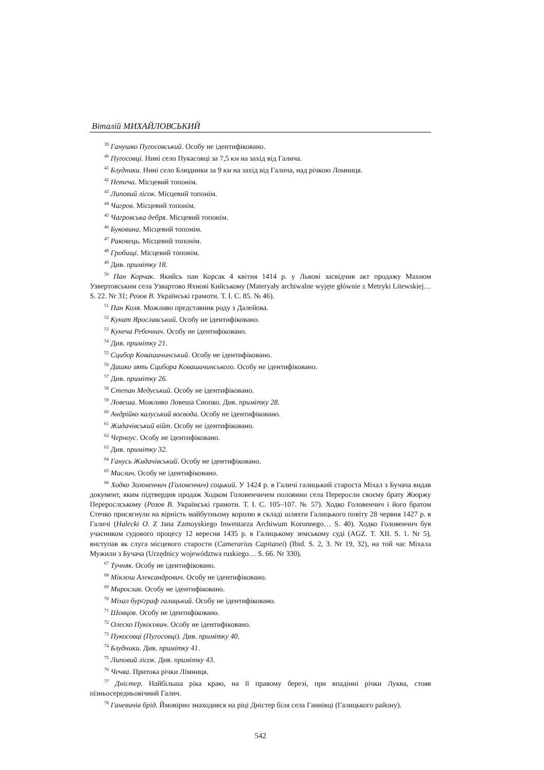Віталій МИХАЙЛОВСЬКИЙ
<sup>39</sup> Ганушко Пугосовський. Особу не ідентифіковано.
<sup>40</sup> Пугосовці. Нині село Пукасовці за 7,5 км на захід від Галича.
<sup>41</sup> Блудники. Нині село Блюдники за 9 км на захід від Галича, над річкою Ломниця.
<sup>42</sup> Нетеча. Місцевий топонім.
<sup>43</sup> Липовий лісок. Місцевий топонім.
<sup>44</sup> Чагров. Місцевий топонім.
<sup>45</sup> Чагровська дебря. Місцевий топонім.
<sup>46</sup> Буковина. Місцевий топонім.
<sup>47</sup> Раковець. Місцевий топонім.
<sup>48</sup> Гробищі. Місцевий топонім.
<sup>49</sup> Див. примітку 18.
<sup>50</sup> Пан Корчак. Якийсь пан Корсак 4 квітня 1414 р. у Львові засвідчив акт продажу Махном Узвертовським села Узвартово Яхнові Кийському (Materyały archiwalne wyjęte głównie z Metryki Litewskiej… S. 22. Nr 31; Розов В. Українські грамоти. Т. I. С. 85. № 46).
<sup>51</sup> Пан Коля. Можливо представник роду з Далейова.
<sup>52</sup> Кунат Ярославський. Особу не ідентифіковано.
<sup>53</sup> Кунеча Ребочнич. Особу не ідентифіковано.
<sup>54</sup> Див. примітку 21.
<sup>55</sup> Сцибор Ковашичинський. Особу не ідентифіковано.
<sup>56</sup> Дашко зять Сцибора Ковашичинського. Особу не ідентифіковано.
<sup>57</sup> Див. примітку 26.
<sup>58</sup> Степан Медуський. Особу не ідентифіковано.
<sup>59</sup> Ловеша. Можливо Ловеша Снопко. Див. примітку 28.
<sup>60</sup> Андрійко калуський воєвода. Особу не ідентифіковано.
<sup>61</sup> Жидачівський війт. Особу не ідентифіковано.
<sup>62</sup> Черноус. Особу не ідентифіковано.
<sup>63</sup> Див. примітку 32.
<sup>64</sup> Ганусь Жидачівський. Особу не ідентифіковано.
<sup>65</sup> Мислич. Особу не ідентифіковано.
<sup>66</sup> Ходко Золовенчич (Головенчич) соцький. У 1424 р. в Галичі галицький староста Міхал з Бучача видав документ, яким підтвердив продаж Ходком Головенчичем половини села Переросли своєму брату Жюржу Перерослському (Розов В. Українські грамоти. Т. I. С. 105–107. № 57). Ходко Головенчич і його братом Стечко присягнули на вірність майбутньому королю в складі шляхти Галицького повіту 28 червня 1427 р. в Галичі (Halecki O. Z Jana Zamoyskiego Inwentarza Archiwum Koronnego… S. 40). Ходко Головенчич був учасником судового процесу 12 вересня 1435 р. в Галицькому земському суді (AGZ. T. XII. S. 1. Nr 5), виступав як слуга місцевого старости (Camerarius Capitanei) (Ibid. S. 2, 3. Nr 19, 32), на той час Міхала Мужили з Бучача (Urzędnicy województwa ruskiego… S. 66. Nr 330).
<sup>67</sup> Тучняк. Особу не ідентифіковано.
<sup>68</sup> Міклош Александрович. Особу не ідентифіковано.
<sup>69</sup> Мирослав. Особу не ідентифіковано.
<sup>70</sup> Міхал бурґграф галицький. Особу не ідентифіковано.
<sup>71</sup> Шовцов. Особу не ідентифіковано.
<sup>72</sup> Олеско Пукосович. Особу не ідентифіковано.
<sup>73</sup> Пукосовці (Пугосовці). Див. примітку 40.
<sup>74</sup> Блудники. Див. примітку 41.
<sup>75</sup> Липовий лісок. Див. примітку 43.
<sup>76</sup> Чечва. Притока річки Лімниця.
<sup>77</sup> Дністер. Найбільша ріка краю, на її правому березі, при впадінні річки Луква, стояв пізньосередньовічний Галич.
<sup>78</sup> Ганевичів брід. Ймовірно знаходився на ріці Дністер біля села Ганнівці (Галицького району).
542